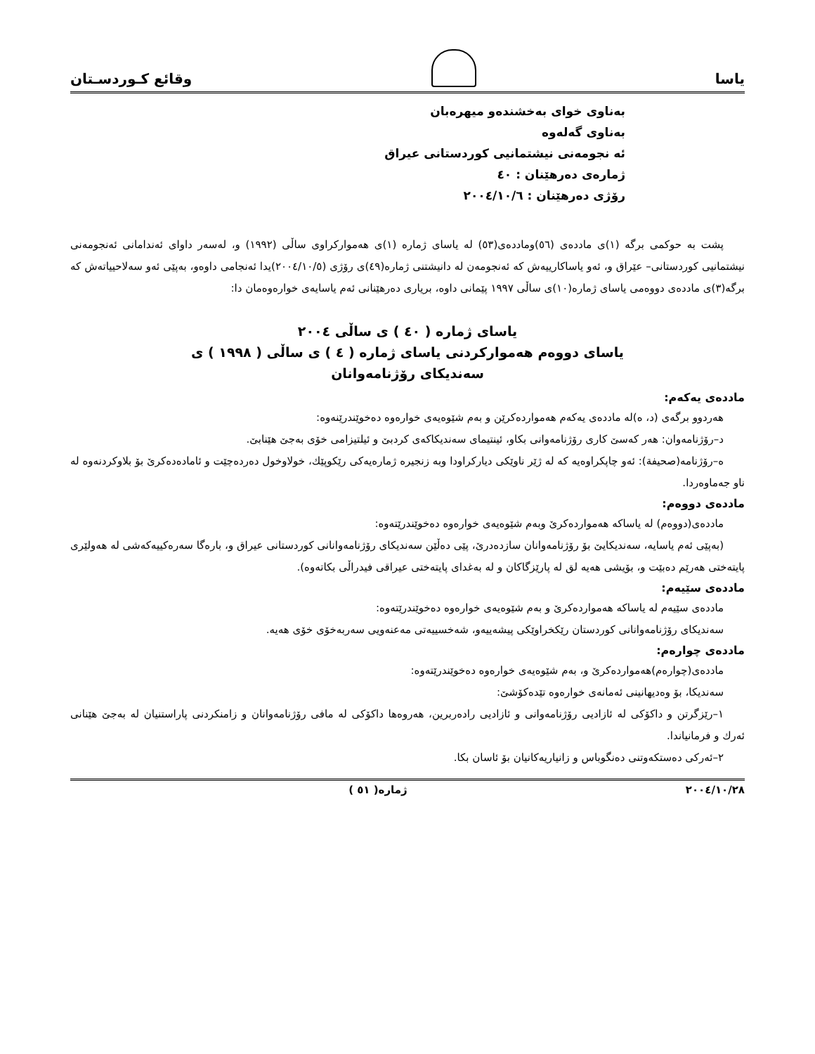یاسا
وقائع كـوردسـتان
بەناوی خوای بەخشندەو میهرەبان
بەناوی گەلەوە
ئە نجومەنی نیشتمانیی کوردستانی عیراق
ژمارەی دەرهێنان : ٤٠
رۆژی دەرهێنان : ٢٠٠٤/١٠/٦
پشت بە حوکمی برگە (١)ی ماددەی (٥٦)وماددەی(٥٣) لە یاسای ژمارە (١)ی هەموارکراوی ساڵی (١٩٩٢) و، لەسەر داوای ئەندامانی ئەنجومەنی نیشتمانیی کوردستانی– عێراق و، ئەو یاساکارییەش کە ئەنجومەن لە دانیشتنی ژمارە(٤٩)ی رۆژی (٢٠٠٤/١٠/٥)یدا ئەنجامی داوەو، بەپێی ئەو سەلاحییاتەش کە برگە(٣)ی ماددەی دووەمی یاسای ژمارە(١٠)ی ساڵی ١٩٩٧ پێمانی داوە، بریاری دەرهێنانی ئەم یاسایەی خوارەوەمان دا:
یاسای ژمارە ( ٤٠ ) ی ساڵی ٢٠٠٤
یاسای دووەم هەموارکردنی یاسای ژمارە ( ٤ ) ی ساڵی ( ١٩٩٨ ) ی
سەندیکای رۆژنامەوانان
ماددەی یەکەم:
هەردوو برگەی (د، ه)لە ماددەی یەکەم هەمواردەکرێن و بەم شێوەیەی خوارەوە دەخوێندرێنەوە:
د–رۆژنامەوان: هەر کەسێ کاری رۆژنامەوانی بکاو، ئینتیمای سەندیکاکەی کردبێ و ئیلتیزامی خۆی بەجێ هێنابێ.
ه–رۆژنامە(صحیفة): ئەو چاپکراوەیە کە لە ژێر ناوێکی دیارکراودا وبە زنجیرە ژمارەیەکی رێکوپێك، خولاوخول دەردەچێت و ئامادەدەکرێ بۆ بلاوکردنەوە لە ناو جەماوەردا.
ماددەی دووەم:
ماددەی(دووەم) لە یاساکە هەمواردەکرێ وبەم شێوەیەی خوارەوە دەخوێندرێتەوە:
(بەپێی ئەم یاسایە، سەندیکایێ بۆ رۆژنامەوانان سازدەدرێ، پێی دەڵێن سەندیکای رۆژنامەوانانی کوردستانی عیراق و، بارەگا سەرەکییەکەشی لە هەولێری پایتەختی هەرێم دەبێت و، بۆیشی هەیە لق لە پارێزگاکان و لە بەغدای پایتەختی عیراقی فیدراڵی بکاتەوە).
ماددەی سێیەم:
ماددەی سێیەم لە یاساکە هەمواردەکرێ و بەم شێوەیەی خوارەوە دەخوێندرێتەوە:
سەندیکای رۆژنامەوانانی کوردستان رێکخراوێکی پیشەییەو، شەخسییەتی مەعنەویی سەربەخۆی خۆی هەیە.
ماددەی چوارەم:
ماددەی(چوارەم)هەمواردەکرێ و، بەم شێوەیەی خوارەوە دەخوێندرێتەوە:
سەندیکا، بۆ وەدیهانینی ئەمانەی خوارەوە تێدەکۆشێ:
١–رێزگرتن و داکۆکی لە ئازادیی رۆژنامەوانی و ئازادیی رادەربرین، هەروەها داکۆکی لە مافی رۆژنامەوانان و زامنکردنی پاراستنیان لە بەجێ هێنانی ئەرك و فرمانیاندا.
٢–ئەرکی دەستکەوتنی دەنگوباس و زانیاریەکانیان بۆ ئاسان بکا.
٢٠٠٤/١٠/٢٨ ژمارە( ٥١ )